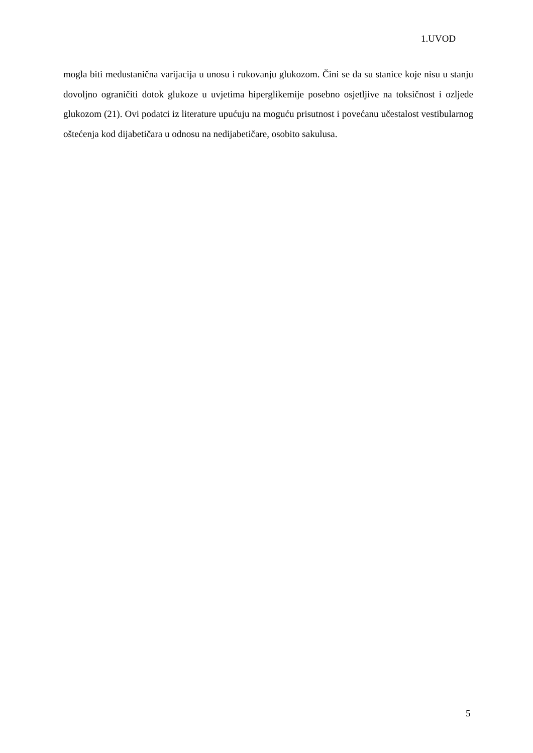1.UVOD
mogla biti međustanična varijacija u unosu i rukovanju glukozom. Čini se da su stanice koje nisu u stanju dovoljno ograničiti dotok glukoze u uvjetima hiperglikemije posebno osjetljive na toksičnost i ozljede glukozom (21). Ovi podatci iz literature upućuju na moguću prisutnost i povećanu učestalost vestibularnog oštećenja kod dijabetičara u odnosu na nedijabetičare, osobito sakulusa.
5